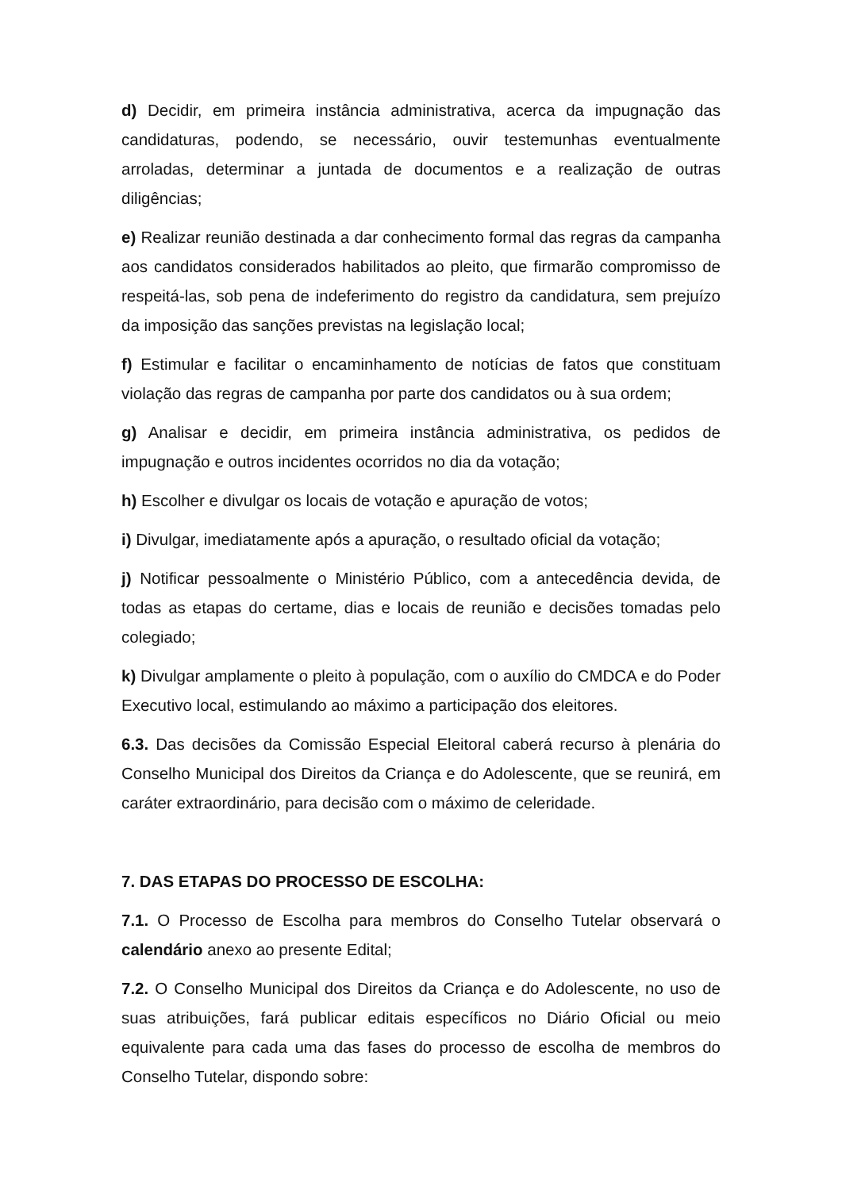d) Decidir, em primeira instância administrativa, acerca da impugnação das candidaturas, podendo, se necessário, ouvir testemunhas eventualmente arroladas, determinar a juntada de documentos e a realização de outras diligências;
e) Realizar reunião destinada a dar conhecimento formal das regras da campanha aos candidatos considerados habilitados ao pleito, que firmarão compromisso de respeitá-las, sob pena de indeferimento do registro da candidatura, sem prejuízo da imposição das sanções previstas na legislação local;
f) Estimular e facilitar o encaminhamento de notícias de fatos que constituam violação das regras de campanha por parte dos candidatos ou à sua ordem;
g) Analisar e decidir, em primeira instância administrativa, os pedidos de impugnação e outros incidentes ocorridos no dia da votação;
h) Escolher e divulgar os locais de votação e apuração de votos;
i) Divulgar, imediatamente após a apuração, o resultado oficial da votação;
j) Notificar pessoalmente o Ministério Público, com a antecedência devida, de todas as etapas do certame, dias e locais de reunião e decisões tomadas pelo colegiado;
k) Divulgar amplamente o pleito à população, com o auxílio do CMDCA e do Poder Executivo local, estimulando ao máximo a participação dos eleitores.
6.3. Das decisões da Comissão Especial Eleitoral caberá recurso à plenária do Conselho Municipal dos Direitos da Criança e do Adolescente, que se reunirá, em caráter extraordinário, para decisão com o máximo de celeridade.
7. DAS ETAPAS DO PROCESSO DE ESCOLHA:
7.1. O Processo de Escolha para membros do Conselho Tutelar observará o calendário anexo ao presente Edital;
7.2. O Conselho Municipal dos Direitos da Criança e do Adolescente, no uso de suas atribuições, fará publicar editais específicos no Diário Oficial ou meio equivalente para cada uma das fases do processo de escolha de membros do Conselho Tutelar, dispondo sobre: